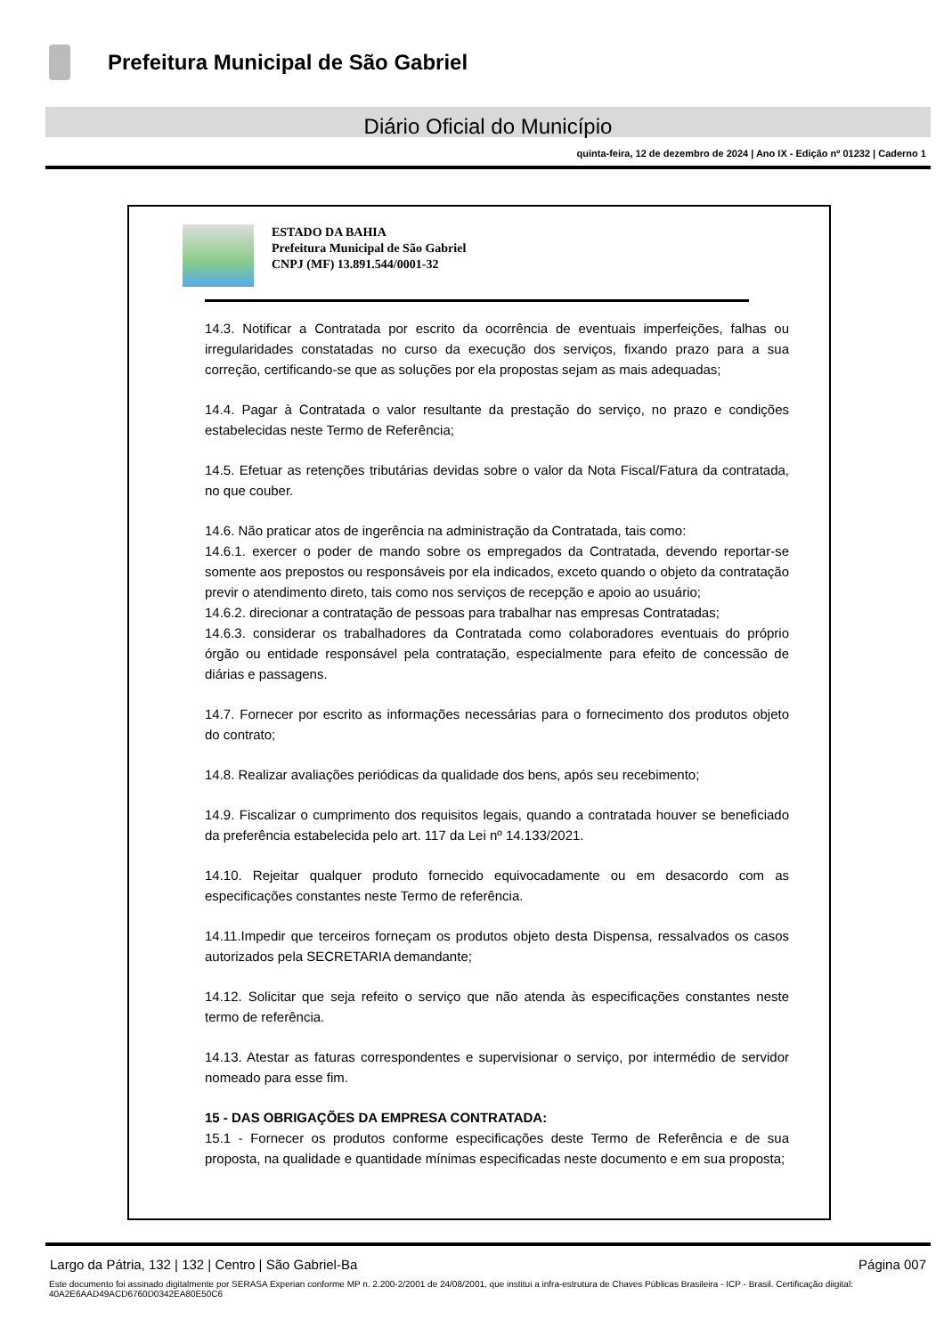Prefeitura Municipal de São Gabriel
Diário Oficial do Município
quinta-feira, 12 de dezembro de 2024 | Ano IX - Edição nº 01232 | Caderno 1
ESTADO DA BAHIA
Prefeitura Municipal de São Gabriel
CNPJ (MF) 13.891.544/0001-32
14.3. Notificar a Contratada por escrito da ocorrência de eventuais imperfeições, falhas ou irregularidades constatadas no curso da execução dos serviços, fixando prazo para a sua correção, certificando-se que as soluções por ela propostas sejam as mais adequadas;
14.4. Pagar à Contratada o valor resultante da prestação do serviço, no prazo e condições estabelecidas neste Termo de Referência;
14.5. Efetuar as retenções tributárias devidas sobre o valor da Nota Fiscal/Fatura da contratada, no que couber.
14.6. Não praticar atos de ingerência na administração da Contratada, tais como:
14.6.1. exercer o poder de mando sobre os empregados da Contratada, devendo reportar-se somente aos prepostos ou responsáveis por ela indicados, exceto quando o objeto da contratação previr o atendimento direto, tais como nos serviços de recepção e apoio ao usuário;
14.6.2. direcionar a contratação de pessoas para trabalhar nas empresas Contratadas;
14.6.3. considerar os trabalhadores da Contratada como colaboradores eventuais do próprio órgão ou entidade responsável pela contratação, especialmente para efeito de concessão de diárias e passagens.
14.7. Fornecer por escrito as informações necessárias para o fornecimento dos produtos objeto do contrato;
14.8. Realizar avaliações periódicas da qualidade dos bens, após seu recebimento;
14.9. Fiscalizar o cumprimento dos requisitos legais, quando a contratada houver se beneficiado da preferência estabelecida pelo art. 117 da Lei nº 14.133/2021.
14.10. Rejeitar qualquer produto fornecido equivocadamente ou em desacordo com as especificações constantes neste Termo de referência.
14.11.Impedir que terceiros forneçam os produtos objeto desta Dispensa, ressalvados os casos autorizados pela SECRETARIA demandante;
14.12. Solicitar que seja refeito o serviço que não atenda às especificações constantes neste termo de referência.
14.13. Atestar as faturas correspondentes e supervisionar o serviço, por intermédio de servidor nomeado para esse fim.
15 - DAS OBRIGAÇÕES DA EMPRESA CONTRATADA:
15.1 - Fornecer os produtos conforme especificações deste Termo de Referência e de sua proposta, na qualidade e quantidade mínimas especificadas neste documento e em sua proposta;
Largo da Pátria, 132 | 132 | Centro | São Gabriel-Ba Página 007
Este documento foi assinado digitalmente por SERASA Experian conforme MP n. 2.200-2/2001 de 24/08/2001, que institui a infra-estrutura de Chaves Públicas Brasileira - ICP - Brasil. Certificação diigital: 40A2E6AAD49ACD6760D0342EA80E50C6